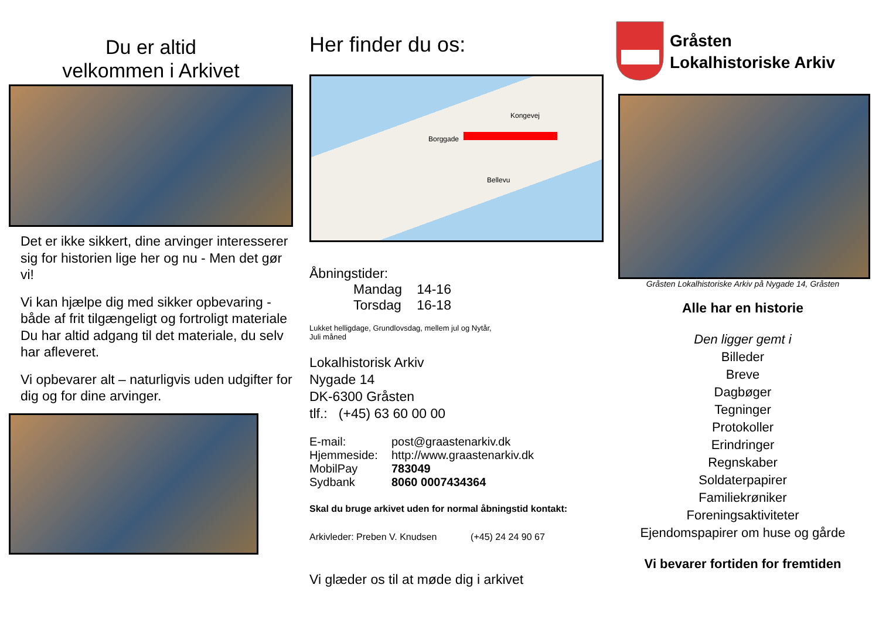Du er altid
velkommen i Arkivet
Det er ikke sikkert, dine arvinger interesserer sig for historien lige her og nu - Men det gør vi!
Vi kan hjælpe dig med sikker opbevaring - både af frit tilgængeligt og fortroligt materiale Du har altid adgang til det materiale, du selv har afleveret.
Vi opbevarer alt – naturligvis uden udgifter for dig og for dine arvinger.
Her finder du os:
Borggade
Bellevu
Kongevej
Åbningstider:
| Mandag | 14-16 |
| Torsdag | 16-18 |
Lukket helligdage, Grundlovsdag, mellem jul og Nytår,
Juli måned
Lokalhistorisk Arkiv
Nygade 14
DK-6300 Gråsten
tlf.: (+45) 63 60 00 00
| E-mail: | post@graastenarkiv.dk |
| Hjemmeside: | http://www.graastenarkiv.dk |
| MobilPay | 783049 |
| Sydbank | 8060 0007434364 |
Skal du bruge arkivet uden for normal åbningstid kontakt:
Arkivleder: Preben V. Knudsen (+45) 24 24 90 67
Vi glæder os til at møde dig i arkivet
Gråsten
Lokalhistoriske Arkiv
Gråsten Lokalhistoriske Arkiv på Nygade 14, Gråsten
Alle har en historie
Den ligger gemt i
Billeder
Breve
Dagbøger
Tegninger
Protokoller
Erindringer
Regnskaber
Soldaterpapirer
Familiekrøniker
Foreningsaktiviteter
Ejendomspapirer om huse og gårde
Vi bevarer fortiden for fremtiden